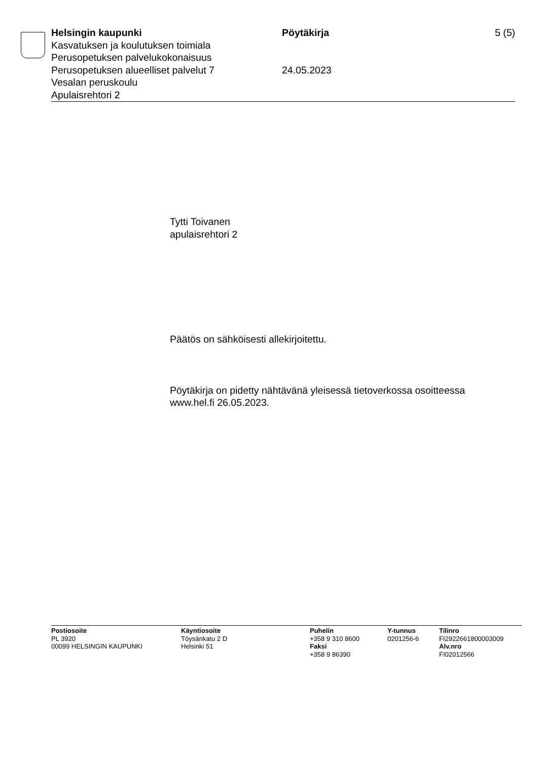Helsingin kaupunki
Kasvatuksen ja koulutuksen toimiala
Perusopetuksen palvelukokonaisuus
Perusopetuksen alueelliset palvelut 7
Vesalan peruskoulu
Apulaisrehtori 2
Pöytäkirja
24.05.2023
5 (5)
Tytti Toivanen
apulaisrehtori 2
Päätös on sähköisesti allekirjoitettu.
Pöytäkirja on pidetty nähtävänä yleisessä tietoverkossa osoitteessa
www.hel.fi 26.05.2023.
Postiosoite
PL 3920
00099 HELSINGIN KAUPUNKI
Käyntiosoite
Töysänkatu 2 D
Helsinki 51
Puhelin
+358 9 310 8600
Faksi
+358 9 86390
Y-tunnus
0201256-6
Tilinro
FI2922661800003009
Alv.nro
FI02012566